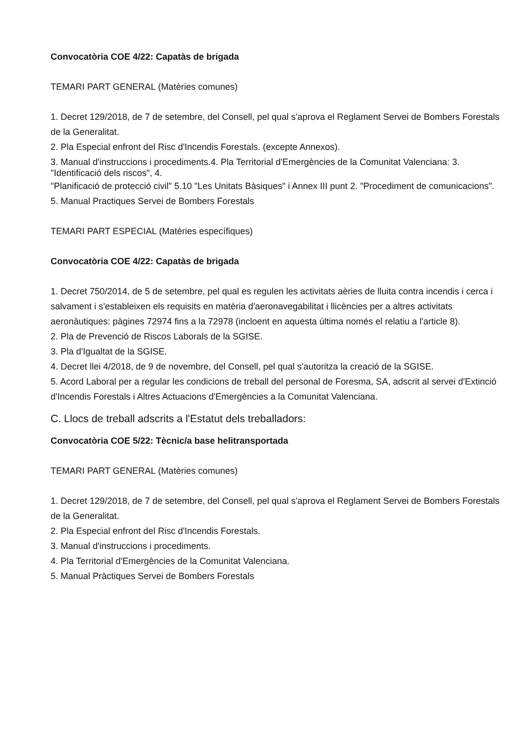Convocatòria COE 4/22: Capatàs de brigada
TEMARI PART GENERAL (Matèries comunes)
1. Decret 129/2018, de 7 de setembre, del Consell, pel qual s'aprova el Reglament Servei de Bombers Forestals de la Generalitat.
2. Pla Especial enfront del Risc d'Incendis Forestals. (excepte Annexos).
3. Manual d'instruccions i procediments.4. Pla Territorial d'Emergències de la Comunitat Valenciana: 3. "Identificació dels riscos", 4.
"Planificació de protecció civil" 5.10 "Les Unitats Bàsiques" i Annex III punt 2. "Procediment de comunicacions".
5. Manual Practiques Servei de Bombers Forestals
TEMARI PART ESPECIAL (Matèries específiques)
Convocatòria COE 4/22: Capatàs de brigada
1. Decret 750/2014, de 5 de setembre, pel qual es regulen les activitats aèries de lluita contra incendis i cerca i salvament i s'estableixen els requisits en matèria d'aeronavegabilitat i llicències per a altres activitats aeronàutiques: pàgines 72974 fins a la 72978 (incloent en aquesta última només el relatiu a l'article 8).
2. Pla de Prevenció de Riscos Laborals de la SGISE.
3. Pla d'Igualtat de la SGISE.
4. Decret llei 4/2018, de 9 de novembre, del Consell, pel qual s'autoritza la creació de la SGISE.
5. Acord Laboral per a regular les condicions de treball del personal de Foresma, SA, adscrit al servei d'Extinció d'Incendis Forestals i Altres Actuacions d'Emergències a la Comunitat Valenciana.
C. Llocs de treball adscrits a l'Estatut dels treballadors:
Convocatòria COE 5/22: Tècnic/a base helitransportada
TEMARI PART GENERAL (Matèries comunes)
1. Decret 129/2018, de 7 de setembre, del Consell, pel qual s'aprova el Reglament Servei de Bombers Forestals de la Generalitat.
2. Pla Especial enfront del Risc d'Incendis Forestals.
3. Manual d'instruccions i procediments.
4. Pla Territorial d'Emergències de la Comunitat Valenciana.
5. Manual Pràctiques Servei de Bombers Forestals